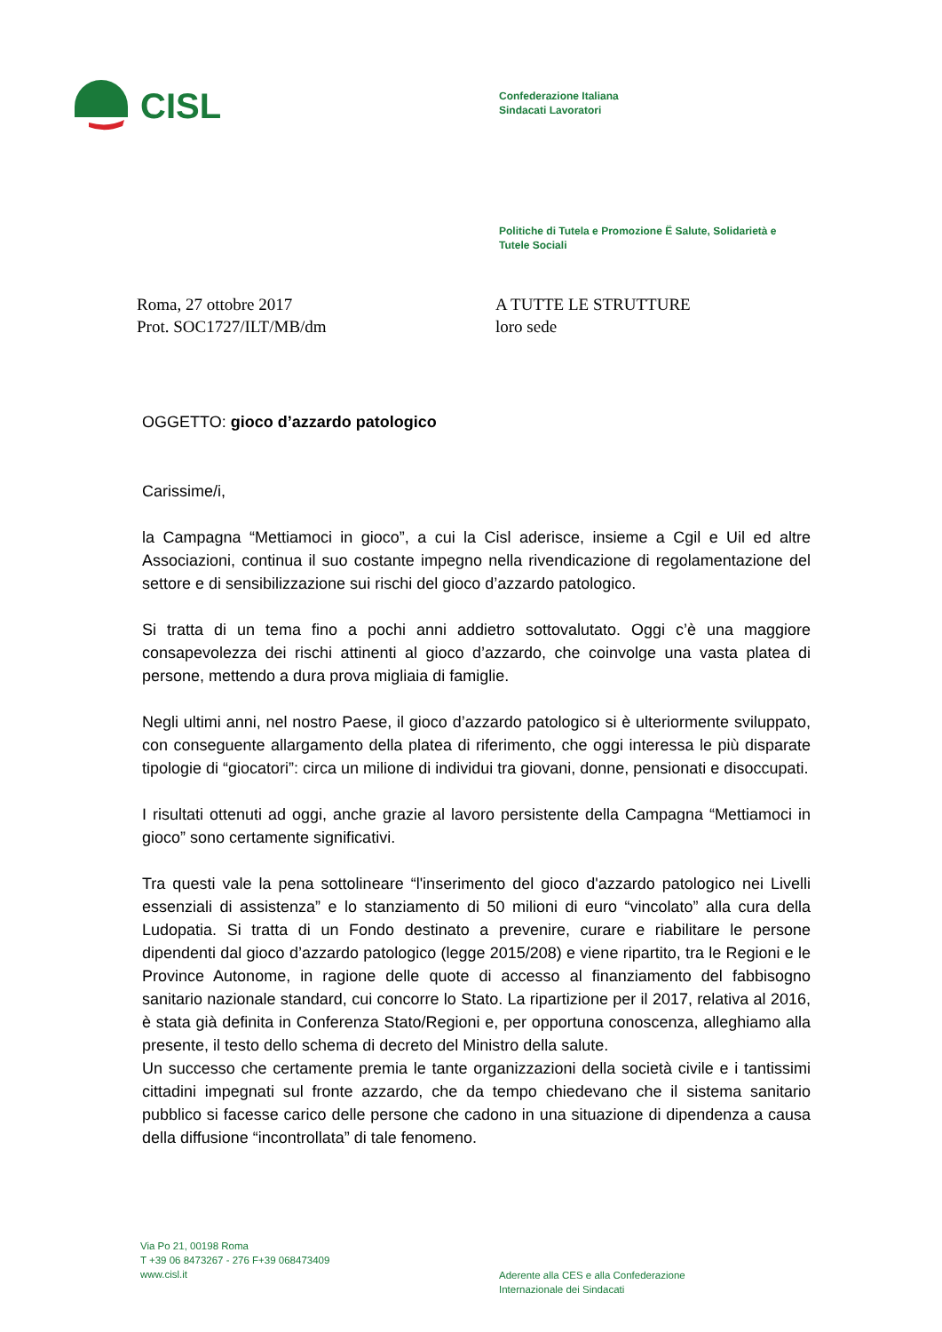CISL
Confederazione Italiana
Sindacati Lavoratori
Politiche di Tutela e Promozione Ë Salute, Solidarietà e
Tutele Sociali
Roma, 27 ottobre 2017
Prot. SOC1727/ILT/MB/dm
A TUTTE LE STRUTTURE
loro sede
OGGETTO: gioco d’azzardo patologico
Carissime/i,
la Campagna “Mettiamoci in gioco”, a cui la Cisl aderisce, insieme a Cgil e Uil ed altre Associazioni, continua il suo costante impegno nella rivendicazione di regolamentazione del settore e di sensibilizzazione sui rischi del gioco d’azzardo patologico.
Si tratta di un tema fino a pochi anni addietro sottovalutato. Oggi c’è una maggiore consapevolezza dei rischi attinenti al gioco d’azzardo, che coinvolge una vasta platea di persone, mettendo a dura prova migliaia di famiglie.
Negli ultimi anni, nel nostro Paese, il gioco d’azzardo patologico si è ulteriormente sviluppato, con conseguente allargamento della platea di riferimento, che oggi interessa le più disparate tipologie di “giocatori”: circa un milione di individui tra giovani, donne, pensionati e disoccupati.
I risultati ottenuti ad oggi, anche grazie al lavoro persistente della Campagna “Mettiamoci in gioco” sono certamente significativi.
Tra questi vale la pena sottolineare “l'inserimento del gioco d'azzardo patologico nei Livelli essenziali di assistenza” e lo stanziamento di 50 milioni di euro “vincolato” alla cura della Ludopatia. Si tratta di un Fondo destinato a prevenire, curare e riabilitare le persone dipendenti dal gioco d’azzardo patologico (legge 2015/208) e viene ripartito, tra le Regioni e le Province Autonome, in ragione delle quote di accesso al finanziamento del fabbisogno sanitario nazionale standard, cui concorre lo Stato. La ripartizione per il 2017, relativa al 2016, è stata già definita in Conferenza Stato/Regioni e, per opportuna conoscenza, alleghiamo alla presente, il testo dello schema di decreto del Ministro della salute.
Un successo che certamente premia le tante organizzazioni della società civile e i tantissimi cittadini impegnati sul fronte azzardo, che da tempo chiedevano che il sistema sanitario pubblico si facesse carico delle persone che cadono in una situazione di dipendenza a causa della diffusione “incontrollata” di tale fenomeno.
Via Po 21, 00198 Roma
T +39 06 8473267 - 276 F+39 068473409
www.cisl.it
Aderente alla CES e alla Confederazione
Internazionale dei Sindacati